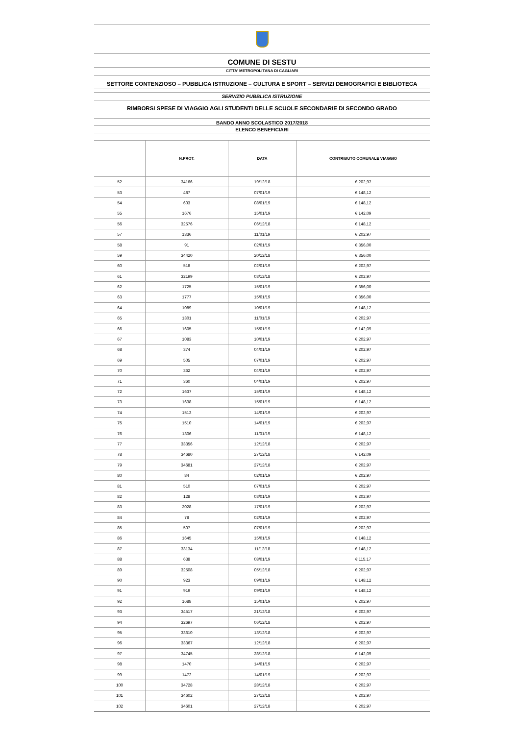COMUNE DI SESTU
CITTA' METROPOLITANA DI CAGLIARI
SETTORE CONTENZIOSO – PUBBLICA ISTRUZIONE – CULTURA E SPORT – SERVIZI DEMOGRAFICI E BIBLIOTECA
SERVIZIO PUBBLICA ISTRUZIONE
RIMBORSI SPESE DI VIAGGIO AGLI STUDENTI DELLE SCUOLE SECONDARIE DI SECONDO GRADO
BANDO ANNO SCOLASTICO 2017/2018
ELENCO BENEFICIARI
| | N.PROT. | DATA | CONTRIBUTO COMUNALE VIAGGIO |
| --- | --- | --- | --- |
| 52 | 34166 | 19/12/18 | € 202,97 |
| 53 | 487 | 07/01/19 | € 148,12 |
| 54 | 603 | 08/01/19 | € 148,12 |
| 55 | 1676 | 15/01/19 | € 142,09 |
| 56 | 32576 | 06/12/18 | € 148,12 |
| 57 | 1336 | 11/01/19 | € 202,97 |
| 58 | 91 | 02/01/19 | € 356,00 |
| 59 | 34420 | 20/12/18 | € 356,00 |
| 60 | 518 | 02/01/19 | € 202,97 |
| 61 | 32199 | 03/12/18 | € 202,97 |
| 62 | 1725 | 15/01/19 | € 356,00 |
| 63 | 1777 | 15/01/19 | € 356,00 |
| 64 | 1089 | 10/01/19 | € 148,12 |
| 65 | 1301 | 11/01/19 | € 202,97 |
| 66 | 1605 | 15/01/19 | € 142,09 |
| 67 | 1083 | 10/01/19 | € 202,97 |
| 68 | 374 | 04/01/19 | € 202,97 |
| 69 | 505 | 07/01/19 | € 202,97 |
| 70 | 362 | 04/01/19 | € 202,97 |
| 71 | 360 | 04/01/19 | € 202,97 |
| 72 | 1637 | 15/01/19 | € 148,12 |
| 73 | 1638 | 15/01/19 | € 148,12 |
| 74 | 1513 | 14/01/19 | € 202,97 |
| 75 | 1510 | 14/01/19 | € 202,97 |
| 76 | 1306 | 11/01/19 | € 148,12 |
| 77 | 33356 | 12/12/18 | € 202,97 |
| 78 | 34680 | 27/12/18 | € 142,09 |
| 79 | 34681 | 27/12/18 | € 202,97 |
| 80 | 84 | 02/01/19 | € 202,97 |
| 81 | 510 | 07/01/19 | € 202,97 |
| 82 | 128 | 03/01/19 | € 202,97 |
| 83 | 2028 | 17/01/19 | € 202,97 |
| 84 | 78 | 02/01/19 | € 202,97 |
| 85 | 507 | 07/01/19 | € 202,97 |
| 86 | 1645 | 15/01/19 | € 148,12 |
| 87 | 33134 | 11/12/18 | € 148,12 |
| 88 | 638 | 08/01/19 | € 115,17 |
| 89 | 32508 | 05/12/18 | € 202,97 |
| 90 | 923 | 09/01/19 | € 148,12 |
| 91 | 919 | 09/01/19 | € 148,12 |
| 92 | 1688 | 15/01/19 | € 202,97 |
| 93 | 34517 | 21/12/18 | € 202,97 |
| 94 | 32697 | 06/12/18 | € 202,97 |
| 95 | 33610 | 13/12/18 | € 202,97 |
| 96 | 33367 | 12/12/18 | € 202,97 |
| 97 | 34745 | 28/12/18 | € 142,09 |
| 98 | 1470 | 14/01/19 | € 202,97 |
| 99 | 1472 | 14/01/19 | € 202,97 |
| 100 | 34728 | 28/12/18 | € 202,97 |
| 101 | 34602 | 27/12/18 | € 202,97 |
| 102 | 34601 | 27/12/18 | € 202,97 |